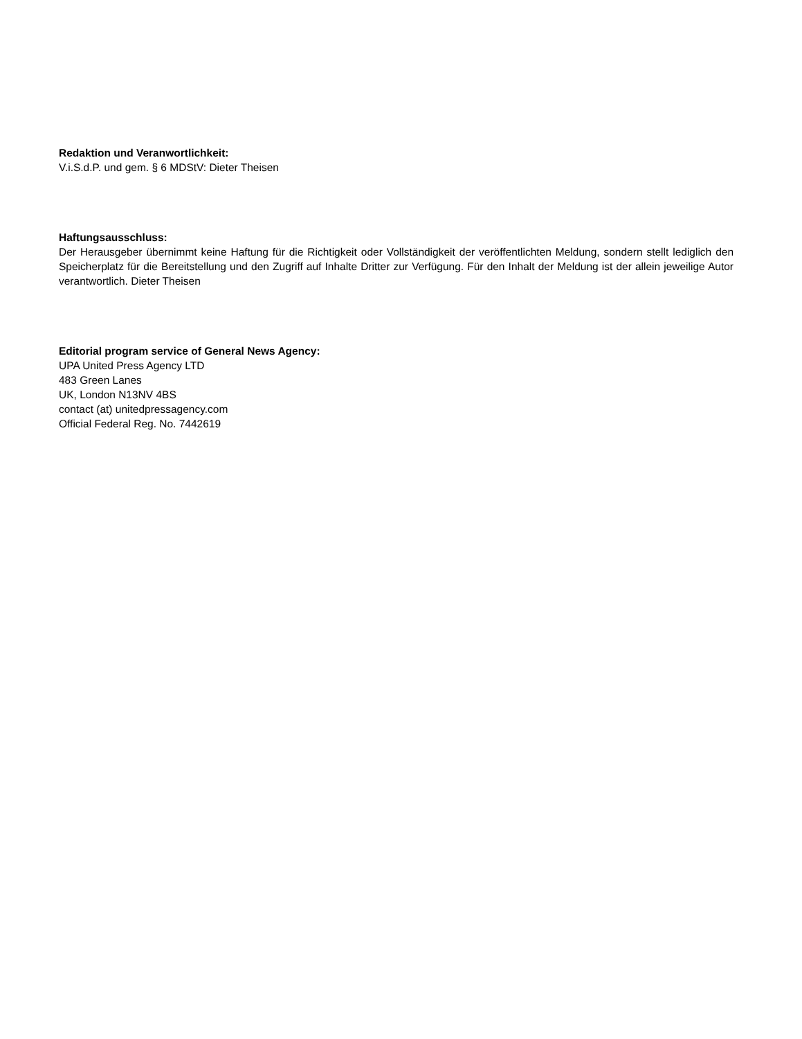Redaktion und Veranwortlichkeit:
V.i.S.d.P. und gem. § 6 MDStV: Dieter Theisen
Haftungsausschluss:
Der Herausgeber übernimmt keine Haftung für die Richtigkeit oder Vollständigkeit der veröffentlichten Meldung, sondern stellt lediglich den Speicherplatz für die Bereitstellung und den Zugriff auf Inhalte Dritter zur Verfügung. Für den Inhalt der Meldung ist der allein jeweilige Autor verantwortlich. Dieter Theisen
Editorial program service of General News Agency:
UPA United Press Agency LTD
483 Green Lanes
UK, London N13NV 4BS
contact (at) unitedpressagency.com
Official Federal Reg. No. 7442619